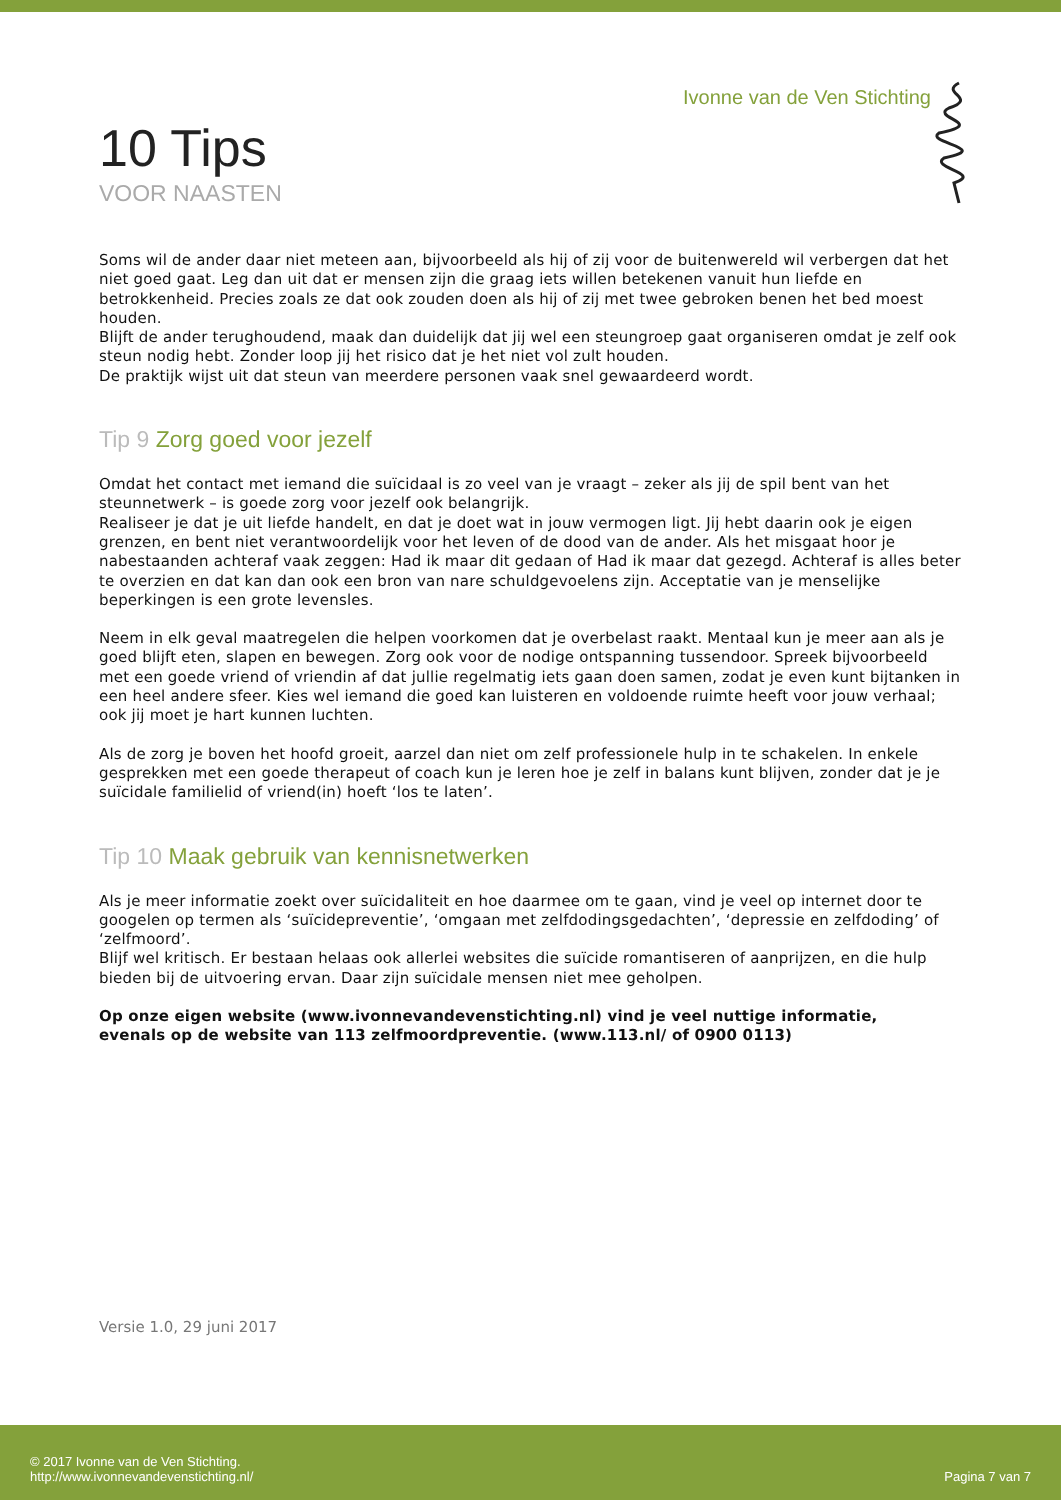Ivonne van de Ven Stichting
10 Tips
VOOR NAASTEN
Soms wil de ander daar niet meteen aan, bijvoorbeeld als hij of zij voor de buitenwereld wil verbergen dat het niet goed gaat. Leg dan uit dat er mensen zijn die graag iets willen betekenen vanuit hun liefde en betrokkenheid. Precies zoals ze dat ook zouden doen als hij of zij met twee gebroken benen het bed moest houden.
Blijft de ander terughoudend, maak dan duidelijk dat jij wel een steungroep gaat organiseren omdat je zelf ook steun nodig hebt. Zonder loop jij het risico dat je het niet vol zult houden.
De praktijk wijst uit dat steun van meerdere personen vaak snel gewaardeerd wordt.
Tip 9 Zorg goed voor jezelf
Omdat het contact met iemand die suïcidaal is zo veel van je vraagt – zeker als jij de spil bent van het steunnetwerk – is goede zorg voor jezelf ook belangrijk.
Realiseer je dat je uit liefde handelt, en dat je doet wat in jouw vermogen ligt. Jij hebt daarin ook je eigen grenzen, en bent niet verantwoordelijk voor het leven of de dood van de ander. Als het misgaat hoor je nabestaanden achteraf vaak zeggen: Had ik maar dit gedaan of Had ik maar dat gezegd. Achteraf is alles beter te overzien en dat kan dan ook een bron van nare schuldgevoelens zijn. Acceptatie van je menselijke beperkingen is een grote levensles.
Neem in elk geval maatregelen die helpen voorkomen dat je overbelast raakt. Mentaal kun je meer aan als je goed blijft eten, slapen en bewegen. Zorg ook voor de nodige ontspanning tussendoor. Spreek bijvoorbeeld met een goede vriend of vriendin af dat jullie regelmatig iets gaan doen samen, zodat je even kunt bijtanken in een heel andere sfeer. Kies wel iemand die goed kan luisteren en voldoende ruimte heeft voor jouw verhaal; ook jij moet je hart kunnen luchten.
Als de zorg je boven het hoofd groeit, aarzel dan niet om zelf professionele hulp in te schakelen. In enkele gesprekken met een goede therapeut of coach kun je leren hoe je zelf in balans kunt blijven, zonder dat je je suïcidale familielid of vriend(in) hoeft ‘los te laten’.
Tip 10 Maak gebruik van kennisnetwerken
Als je meer informatie zoekt over suïcidaliteit en hoe daarmee om te gaan, vind je veel op internet door te googelen op termen als ‘suïcidepreventie’, ‘omgaan met zelfdodingsgedachten’, ‘depressie en zelfdoding’ of ‘zelfmoord’.
Blijf wel kritisch. Er bestaan helaas ook allerlei websites die suïcide romantiseren of aanprijzen, en die hulp bieden bij de uitvoering ervan. Daar zijn suïcidale mensen niet mee geholpen.
Op onze eigen website (www.ivonnevandevenstichting.nl) vind je veel nuttige informatie,
evenals op de website van 113 zelfmoordpreventie. (www.113.nl/ of 0900 0113)
Versie 1.0, 29 juni 2017
© 2017 Ivonne van de Ven Stichting.
http://www.ivonnevandevenstichting.nl/
Pagina 7 van 7